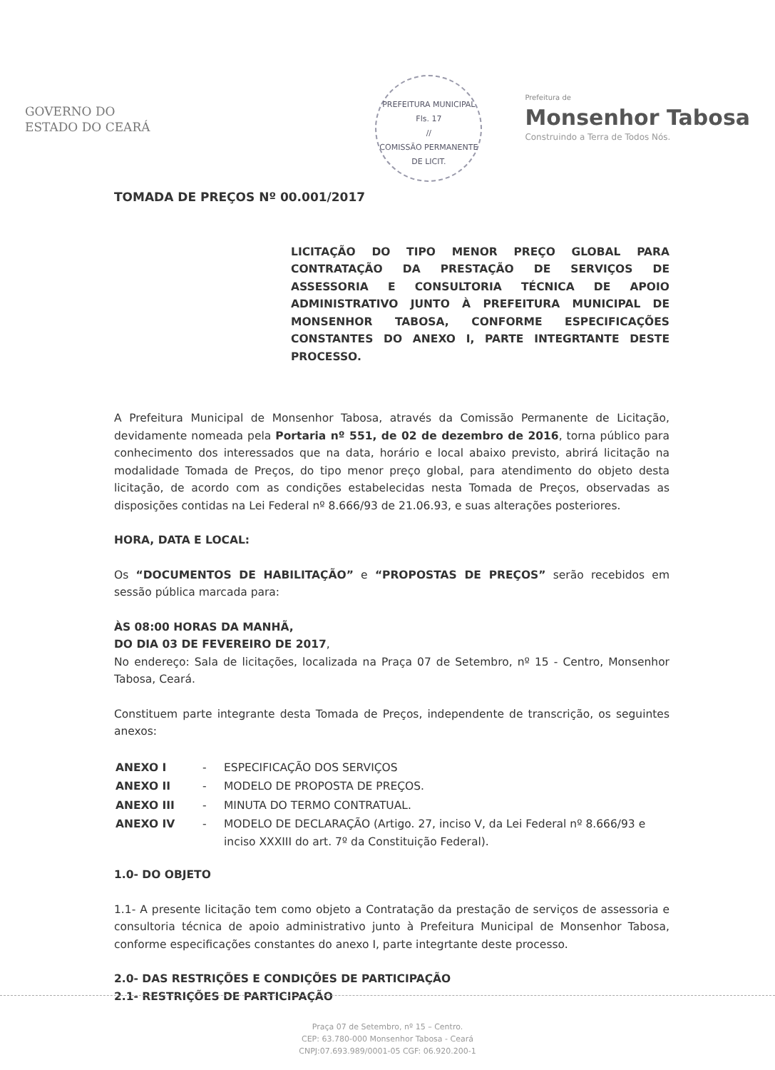GOVERNO DO
ESTADO DO CEARÁ
PREFEITURA MUNICIPAL
Fls. 17
//
COMISSÃO PERMANENTE DE LICIT.
Prefeitura de
Monsenhor Tabosa
Construindo a Terra de Todos Nós.
TOMADA DE PREÇOS Nº 00.001/2017
LICITAÇÃO DO TIPO MENOR PREÇO GLOBAL PARA CONTRATAÇÃO DA PRESTAÇÃO DE SERVIÇOS DE ASSESSORIA E CONSULTORIA TÉCNICA DE APOIO ADMINISTRATIVO JUNTO À PREFEITURA MUNICIPAL DE MONSENHOR TABOSA, CONFORME ESPECIFICAÇÕES CONSTANTES DO ANEXO I, PARTE INTEGRTANTE DESTE PROCESSO.
A Prefeitura Municipal de Monsenhor Tabosa, através da Comissão Permanente de Licitação, devidamente nomeada pela Portaria nº 551, de 02 de dezembro de 2016, torna público para conhecimento dos interessados que na data, horário e local abaixo previsto, abrirá licitação na modalidade Tomada de Preços, do tipo menor preço global, para atendimento do objeto desta licitação, de acordo com as condições estabelecidas nesta Tomada de Preços, observadas as disposições contidas na Lei Federal nº 8.666/93 de 21.06.93, e suas alterações posteriores.
HORA, DATA E LOCAL:
Os “DOCUMENTOS DE HABILITAÇÃO” e “PROPOSTAS DE PREÇOS” serão recebidos em sessão pública marcada para:
ÀS 08:00 HORAS DA MANHÃ,
DO DIA 03 DE FEVEREIRO DE 2017,
No endereço: Sala de licitações, localizada na Praça 07 de Setembro, nº 15 - Centro, Monsenhor Tabosa, Ceará.
Constituem parte integrante desta Tomada de Preços, independente de transcrição, os seguintes anexos:
| ANEXO I | - | ESPECIFICAÇÃO DOS SERVIÇOS |
| ANEXO II | - | MODELO DE PROPOSTA DE PREÇOS. |
| ANEXO III | - | MINUTA DO TERMO CONTRATUAL. |
| ANEXO IV | - | MODELO DE DECLARAÇÃO (Artigo. 27, inciso V, da Lei Federal nº 8.666/93 e inciso XXXIII do art. 7º da Constituição Federal). |
1.0- DO OBJETO
1.1- A presente licitação tem como objeto a Contratação da prestação de serviços de assessoria e consultoria técnica de apoio administrativo junto à Prefeitura Municipal de Monsenhor Tabosa, conforme especificações constantes do anexo I, parte integrtante deste processo.
2.0- DAS RESTRIÇÕES E CONDIÇÕES DE PARTICIPAÇÃO
2.1- RESTRIÇÕES DE PARTICIPAÇÃO
Praça 07 de Setembro, nº 15 – Centro.
CEP: 63.780-000 Monsenhor Tabosa - Ceará
CNPJ:07.693.989/0001-05 CGF: 06.920.200-1